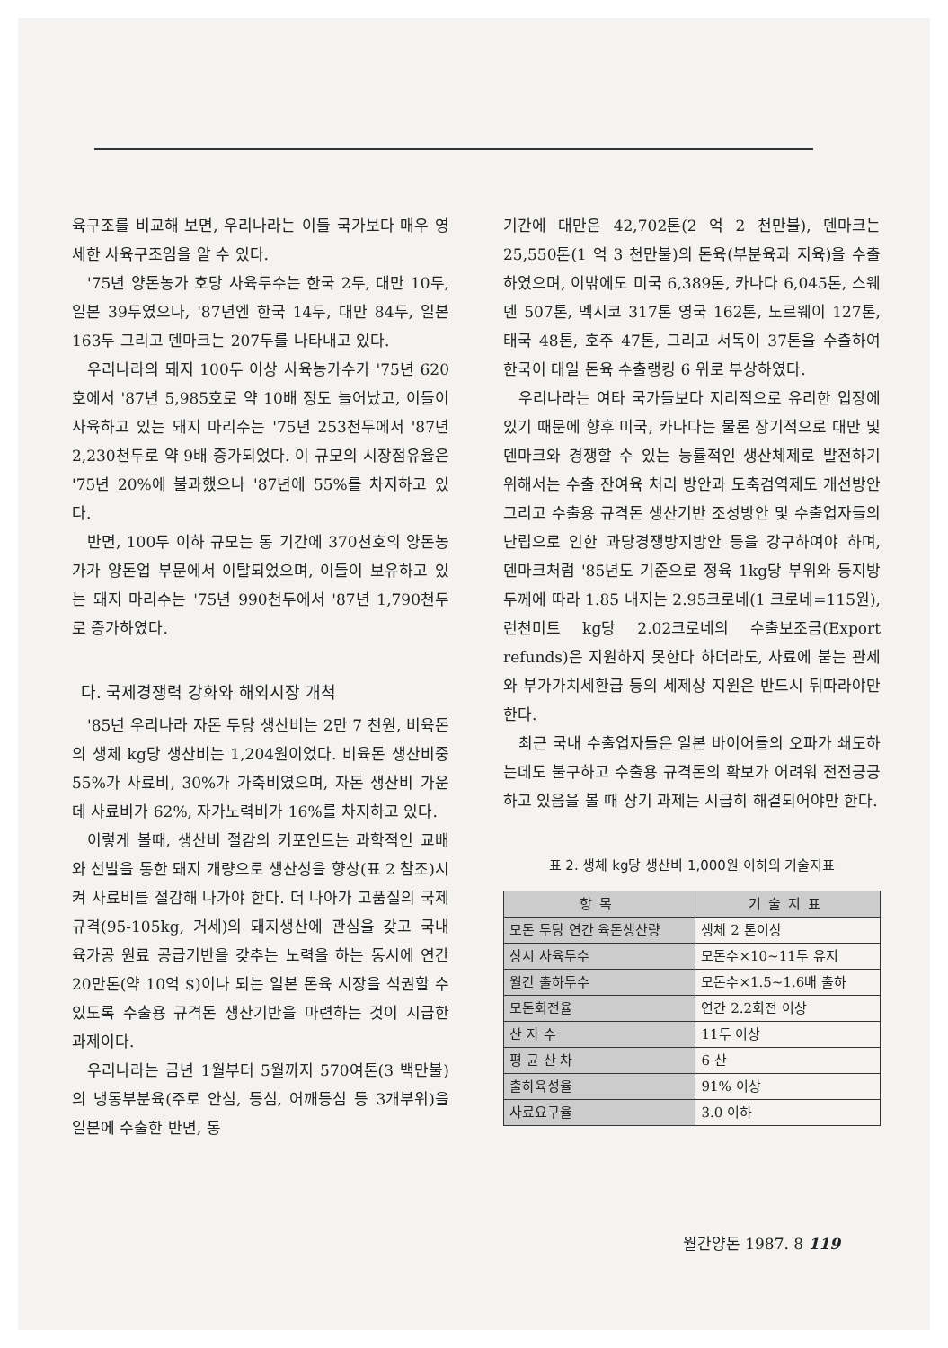육구조를 비교해 보면, 우리나라는 이들 국가보다 매우 영세한 사육구조임을 알 수 있다.
'75년 양돈농가 호당 사육두수는 한국 2두, 대만 10두, 일본 39두였으나, '87년엔 한국 14두, 대만 84두, 일본 163두 그리고 덴마크는 207두를 나타내고 있다.
우리나라의 돼지 100두 이상 사육농가수가 '75년 620호에서 '87년 5,985호로 약 10배 정도 늘어났고, 이들이 사육하고 있는 돼지 마리수는 '75년 253천두에서 '87년 2,230천두로 약 9배 증가되었다. 이 규모의 시장점유율은 '75년 20%에 불과했으나 '87년에 55%를 차지하고 있다.
반면, 100두 이하 규모는 동 기간에 370천호의 양돈농가가 양돈업 부문에서 이탈되었으며, 이들이 보유하고 있는 돼지 마리수는 '75년 990천두에서 '87년 1,790천두로 증가하였다.
다. 국제경쟁력 강화와 해외시장 개척
'85년 우리나라 자돈 두당 생산비는 2만 7 천원, 비육돈의 생체 kg당 생산비는 1,204원이었다. 비육돈 생산비중 55%가 사료비, 30%가 가축비였으며, 자돈 생산비 가운데 사료비가 62%, 자가노력비가 16%를 차지하고 있다.
이렇게 볼때, 생산비 절감의 키포인트는 과학적인 교배와 선발을 통한 돼지 개량으로 생산성을 향상(표 2 참조)시켜 사료비를 절감해 나가야 한다. 더 나아가 고품질의 국제규격(95-105kg, 거세)의 돼지생산에 관심을 갖고 국내 육가공 원료 공급기반을 갖추는 노력을 하는 동시에 연간 20만톤(약 10억 $)이나 되는 일본 돈육 시장을 석권할 수 있도록 수출용 규격돈 생산기반을 마련하는 것이 시급한 과제이다.
우리나라는 금년 1월부터 5월까지 570여톤(3 백만불)의 냉동부분육(주로 안심, 등심, 어깨등심 등 3개부위)을 일본에 수출한 반면, 동
기간에 대만은 42,702톤(2 억 2 천만불), 덴마크는 25,550톤(1 억 3 천만불)의 돈육(부분육과 지육)을 수출하였으며, 이밖에도 미국 6,389톤, 카나다 6,045톤, 스웨덴 507톤, 멕시코 317톤 영국 162톤, 노르웨이 127톤, 태국 48톤, 호주 47톤, 그리고 서독이 37톤을 수출하여 한국이 대일 돈육 수출랭킹 6 위로 부상하였다.
우리나라는 여타 국가들보다 지리적으로 유리한 입장에 있기 때문에 향후 미국, 카나다는 물론 장기적으로 대만 및 덴마크와 경쟁할 수 있는 능률적인 생산체제로 발전하기 위해서는 수출 잔여육 처리 방안과 도축검역제도 개선방안 그리고 수출용 규격돈 생산기반 조성방안 및 수출업자들의 난립으로 인한 과당경쟁방지방안 등을 강구하여야 하며, 덴마크처럼 '85년도 기준으로 정육 1kg당 부위와 등지방두께에 따라 1.85 내지는 2.95크로네(1 크로네=115원), 런천미트 kg당 2.02크로네의 수출보조금(Export refunds)은 지원하지 못한다 하더라도, 사료에 붙는 관세와 부가가치세환급 등의 세제상 지원은 반드시 뒤따라야만 한다.
최근 국내 수출업자들은 일본 바이어들의 오파가 쇄도하는데도 불구하고 수출용 규격돈의 확보가 어려워 전전긍긍하고 있음을 볼 때 상기 과제는 시급히 해결되어야만 한다.
표 2. 생체 kg당 생산비 1,000원 이하의 기술지표
| 항목 | 기술지표 |
| --- | --- |
| 모돈 두당 연간 육돈생산량 | 생체 2 톤이상 |
| 상시 사육두수 | 모돈수×10~11두 유지 |
| 월간 출하두수 | 모돈수×1.5~1.6배 출하 |
| 모돈회전율 | 연간 2.2회전 이상 |
| 산 자 수 | 11두 이상 |
| 평 균 산 차 | 6 산 |
| 출하육성율 | 91% 이상 |
| 사료요구율 | 3.0 이하 |
월간양돈 1987. 8 119